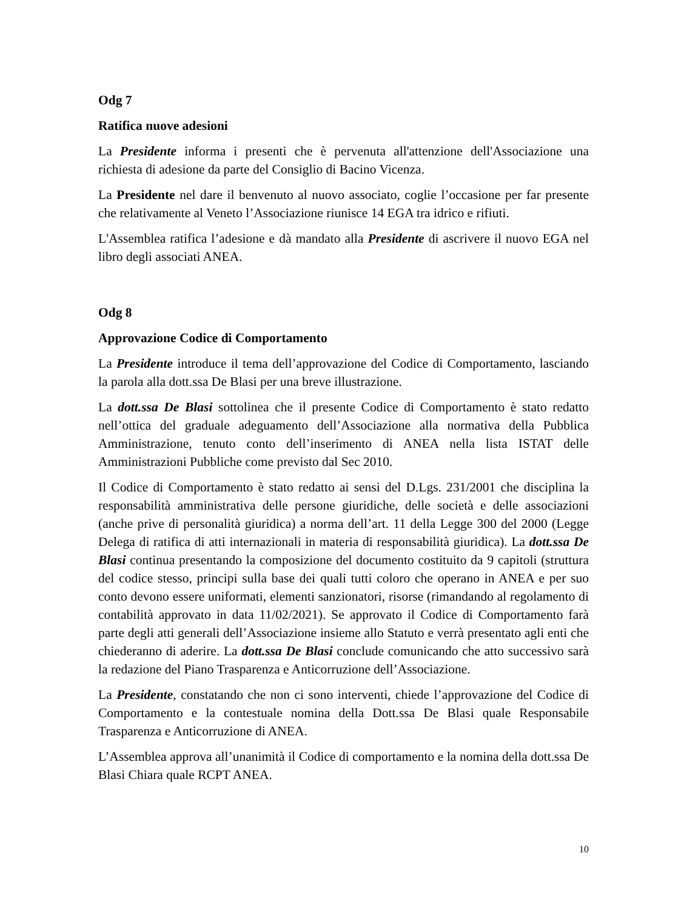Odg 7
Ratifica nuove adesioni
La Presidente informa i presenti che è pervenuta all'attenzione dell'Associazione una richiesta di adesione da parte del Consiglio di Bacino Vicenza.
La Presidente nel dare il benvenuto al nuovo associato, coglie l’occasione per far presente che relativamente al Veneto l’Associazione riunisce 14 EGA tra idrico e rifiuti.
L'Assemblea ratifica l’adesione e dà mandato alla Presidente di ascrivere il nuovo EGA nel libro degli associati ANEA.
Odg 8
Approvazione Codice di Comportamento
La Presidente introduce il tema dell’approvazione del Codice di Comportamento, lasciando la parola alla dott.ssa De Blasi per una breve illustrazione.
La dott.ssa De Blasi sottolinea che il presente Codice di Comportamento è stato redatto nell’ottica del graduale adeguamento dell’Associazione alla normativa della Pubblica Amministrazione, tenuto conto dell’inserimento di ANEA nella lista ISTAT delle Amministrazioni Pubbliche come previsto dal Sec 2010.
Il Codice di Comportamento è stato redatto ai sensi del D.Lgs. 231/2001 che disciplina la responsabilità amministrativa delle persone giuridiche, delle società e delle associazioni (anche prive di personalità giuridica) a norma dell’art. 11 della Legge 300 del 2000 (Legge Delega di ratifica di atti internazionali in materia di responsabilità giuridica). La dott.ssa De Blasi continua presentando la composizione del documento costituito da 9 capitoli (struttura del codice stesso, principi sulla base dei quali tutti coloro che operano in ANEA e per suo conto devono essere uniformati, elementi sanzionatori, risorse (rimandando al regolamento di contabilità approvato in data 11/02/2021). Se approvato il Codice di Comportamento farà parte degli atti generali dell’Associazione insieme allo Statuto e verrà presentato agli enti che chiederanno di aderire. La dott.ssa De Blasi conclude comunicando che atto successivo sarà la redazione del Piano Trasparenza e Anticorruzione dell’Associazione.
La Presidente, constatando che non ci sono interventi, chiede l’approvazione del Codice di Comportamento e la contestuale nomina della Dott.ssa De Blasi quale Responsabile Trasparenza e Anticorruzione di ANEA.
L’Assemblea approva all’unanimità il Codice di comportamento e la nomina della dott.ssa De Blasi Chiara quale RCPT ANEA.
10